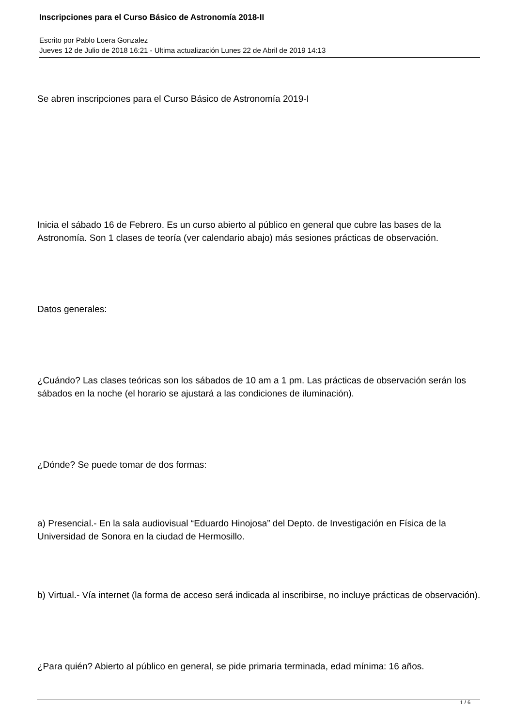Inscripciones para el Curso Básico de Astronomía 2018-II
Escrito por Pablo Loera Gonzalez
Jueves 12 de Julio de 2018 16:21 - Ultima actualización Lunes 22 de Abril de 2019 14:13
Se abren inscripciones para el Curso Básico de Astronomía 2019-I
Inicia el sábado 16 de Febrero. Es un curso abierto al público en general que cubre las bases de la Astronomía. Son 1 clases de teoría (ver calendario abajo) más sesiones prácticas de observación.
Datos generales:
¿Cuándo? Las clases teóricas son los sábados de 10 am a 1 pm. Las prácticas de observación serán los sábados en la noche (el horario se ajustará a las condiciones de iluminación).
¿Dónde? Se puede tomar de dos formas:
a) Presencial.- En la sala audiovisual “Eduardo Hinojosa” del Depto. de Investigación en Física de la Universidad de Sonora en la ciudad de Hermosillo.
b) Virtual.- Vía internet (la forma de acceso será indicada al inscribirse, no incluye prácticas de observación).
¿Para quién? Abierto al público en general, se pide primaria terminada, edad mínima: 16 años.
1 / 6